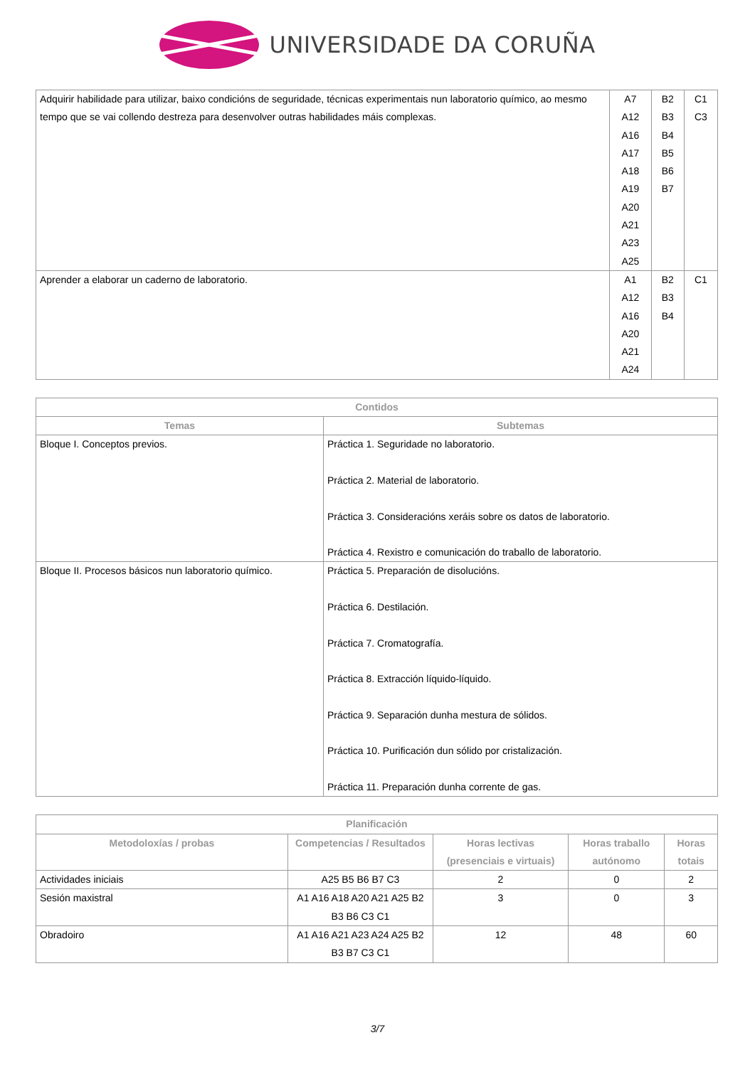UNIVERSIDADE DA CORUÑA
| Adquirir habilidade para utilizar, baixo condicións de seguridade, técnicas experimentais nun laboratorio químico, ao mesmo tempo que se vai collendo destreza para desenvolver outras habilidades máis complexas. | A7 A12 A16 A17 A18 A19 A20 A21 A23 A25 | B2 B3 B4 B5 B6 B7 | C1 C3 |
| Aprender a elaborar un caderno de laboratorio. | A1 A12 A16 A20 A21 A24 | B2 B3 B4 | C1 |
| Contidos | |
| --- | --- |
| Temas | Subtemas |
| Bloque I. Conceptos previos. | Práctica 1. Seguridade no laboratorio. Práctica 2. Material de laboratorio. Práctica 3. Consideracións xeráis sobre os datos de laboratorio. Práctica 4. Rexistro e comunicación do traballo de laboratorio. |
| Bloque II. Procesos básicos nun laboratorio químico. | Práctica 5. Preparación de disolucións. Práctica 6. Destilación. Práctica 7. Cromatografía. Práctica 8. Extracción líquido-líquido. Práctica 9. Separación dunha mestura de sólidos. Práctica 10. Purificación dun sólido por cristalización. Práctica 11. Preparación dunha corrente de gas. |
| Planificación | | | | |
| --- | --- | --- | --- | --- |
| Metodoloxías / probas | Competencias / Resultados | Horas lectivas (presenciais e virtuais) | Horas traballo autónomo | Horas totais |
| Actividades iniciais | A25 B5 B6 B7 C3 | 2 | 0 | 2 |
| Sesión maxistral | A1 A16 A18 A20 A21 A25 B2 B3 B6 C3 C1 | 3 | 0 | 3 |
| Obradoiro | A1 A16 A21 A23 A24 A25 B2 B3 B7 C3 C1 | 12 | 48 | 60 |
3/7